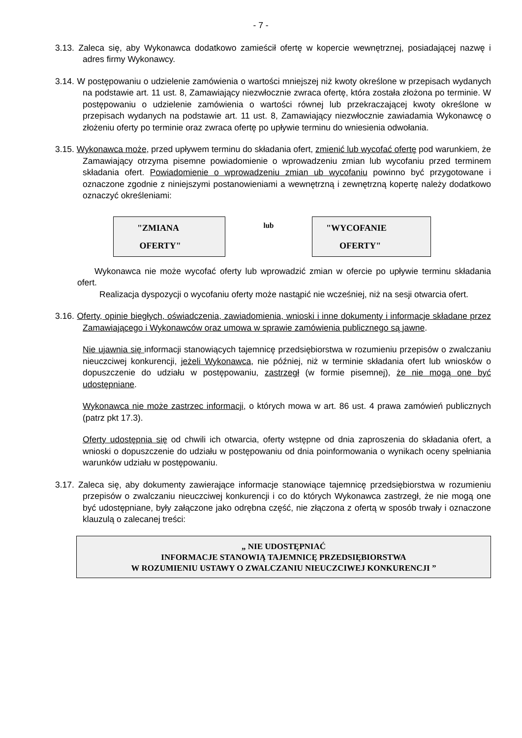- 7 -
3.13. Zaleca się, aby Wykonawca dodatkowo zamieścił ofertę w kopercie wewnętrznej, posiadającej nazwę i adres firmy Wykonawcy.
3.14. W postępowaniu o udzielenie zamówienia o wartości mniejszej niż kwoty określone w przepisach wydanych na podstawie art. 11 ust. 8, Zamawiający niezwłocznie zwraca ofertę, która została złożona po terminie. W postępowaniu o udzielenie zamówienia o wartości równej lub przekraczającej kwoty określone w przepisach wydanych na podstawie art. 11 ust. 8, Zamawiający niezwłocznie zawiadamia Wykonawcę o złożeniu oferty po terminie oraz zwraca ofertę po upływie terminu do wniesienia odwołania.
3.15. Wykonawca może, przed upływem terminu do składania ofert, zmienić lub wycofać ofertę pod warunkiem, że Zamawiający otrzyma pisemne powiadomienie o wprowadzeniu zmian lub wycofaniu przed terminem składania ofert. Powiadomienie o wprowadzeniu zmian ub wycofaniu powinno być przygotowane i oznaczone zgodnie z niniejszymi postanowieniami a wewnętrzną i zewnętrzną kopertę należy dodatkowo oznaczyć określeniami:
"ZMIANA
OFERTY"
lub
"WYCOFANIE
OFERTY"
Wykonawca nie może wycofać oferty lub wprowadzić zmian w ofercie po upływie terminu składania ofert.
Realizacja dyspozycji o wycofaniu oferty może nastąpić nie wcześniej, niż na sesji otwarcia ofert.
3.16. Oferty, opinie biegłych, oświadczenia, zawiadomienia, wnioski i inne dokumenty i informacje składane przez Zamawiającego i Wykonawców oraz umowa w sprawie zamówienia publicznego są jawne.
Nie ujawnia się informacji stanowiących tajemnicę przedsiębiorstwa w rozumieniu przepisów o zwalczaniu nieuczciwej konkurencji, jeżeli Wykonawca, nie później, niż w terminie składania ofert lub wniosków o dopuszczenie do udziału w postępowaniu, zastrzegł (w formie pisemnej), że nie mogą one być udostępniane.
Wykonawca nie może zastrzec informacji, o których mowa w art. 86 ust. 4 prawa zamówień publicznych (patrz pkt 17.3).
Oferty udostępnia się od chwili ich otwarcia, oferty wstępne od dnia zaproszenia do składania ofert, a wnioski o dopuszczenie do udziału w postępowaniu od dnia poinformowania o wynikach oceny spełniania warunków udziału w postępowaniu.
3.17. Zaleca się, aby dokumenty zawierające informacje stanowiące tajemnicę przedsiębiorstwa w rozumieniu przepisów o zwalczaniu nieuczciwej konkurencji i co do których Wykonawca zastrzegł, że nie mogą one być udostępniane, były załączone jako odrębna część, nie złączona z ofertą w sposób trwały i oznaczone klauzulą o zalecanej treści:
„ NIE UDOSTĘPNIAĆ
INFORMACJE STANOWIĄ TAJEMNICĘ PRZEDSIĘBIORSTWA
W ROZUMIENIU USTAWY O ZWALCZANIU NIEUCZCIWEJ KONKURENCJI ”